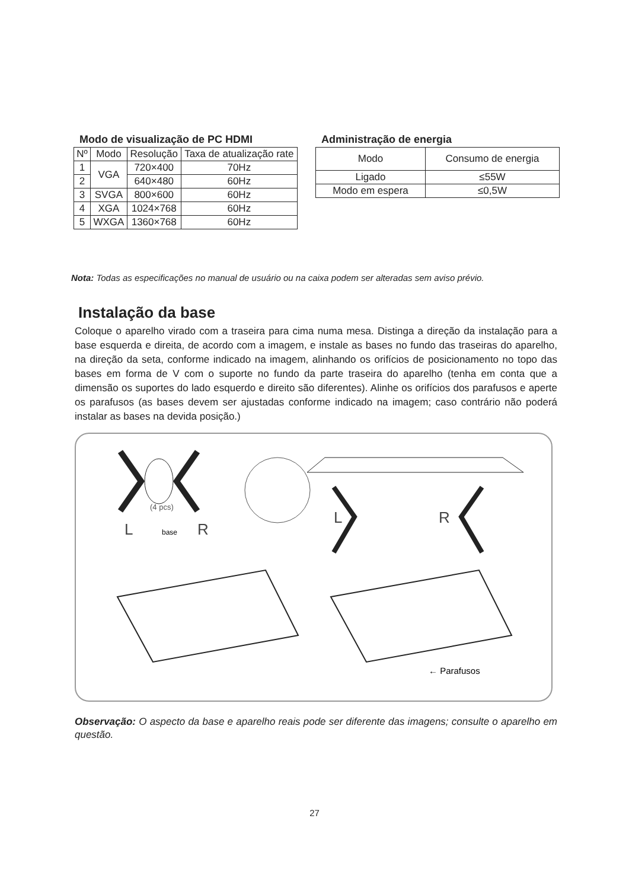Modo de visualização de PC HDMI
| Nº | Modo | Resolução | Taxa de atualização rate |
| --- | --- | --- | --- |
| 1 | VGA | 720×400 | 70Hz |
| 2 | | 640×480 | 60Hz |
| 3 | SVGA | 800×600 | 60Hz |
| 4 | XGA | 1024×768 | 60Hz |
| 5 | WXGA | 1360×768 | 60Hz |
Administração de energia
| Modo | Consumo de energia |
| --- | --- |
| Ligado | ≤55W |
| Modo em espera | ≤0,5W |
Nota: Todas as especificações no manual de usuário ou na caixa podem ser alteradas sem aviso prévio.
Instalação da base
Coloque o aparelho virado com a traseira para cima numa mesa. Distinga a direção da instalação para a base esquerda e direita, de acordo com a imagem, e instale as bases no fundo das traseiras do aparelho, na direção da seta, conforme indicado na imagem, alinhando os orifícios de posicionamento no topo das bases em forma de V com o suporte no fundo da parte traseira do aparelho (tenha em conta que a dimensão os suportes do lado esquerdo e direito são diferentes). Alinhe os orifícios dos parafusos e aperte os parafusos (as bases devem ser ajustadas conforme indicado na imagem; caso contrário não poderá instalar as bases na devida posição.)
(4 pcs)
L
base
R
L
R
← Parafusos
Observação: O aspecto da base e aparelho reais pode ser diferente das imagens; consulte o aparelho em questão.
27